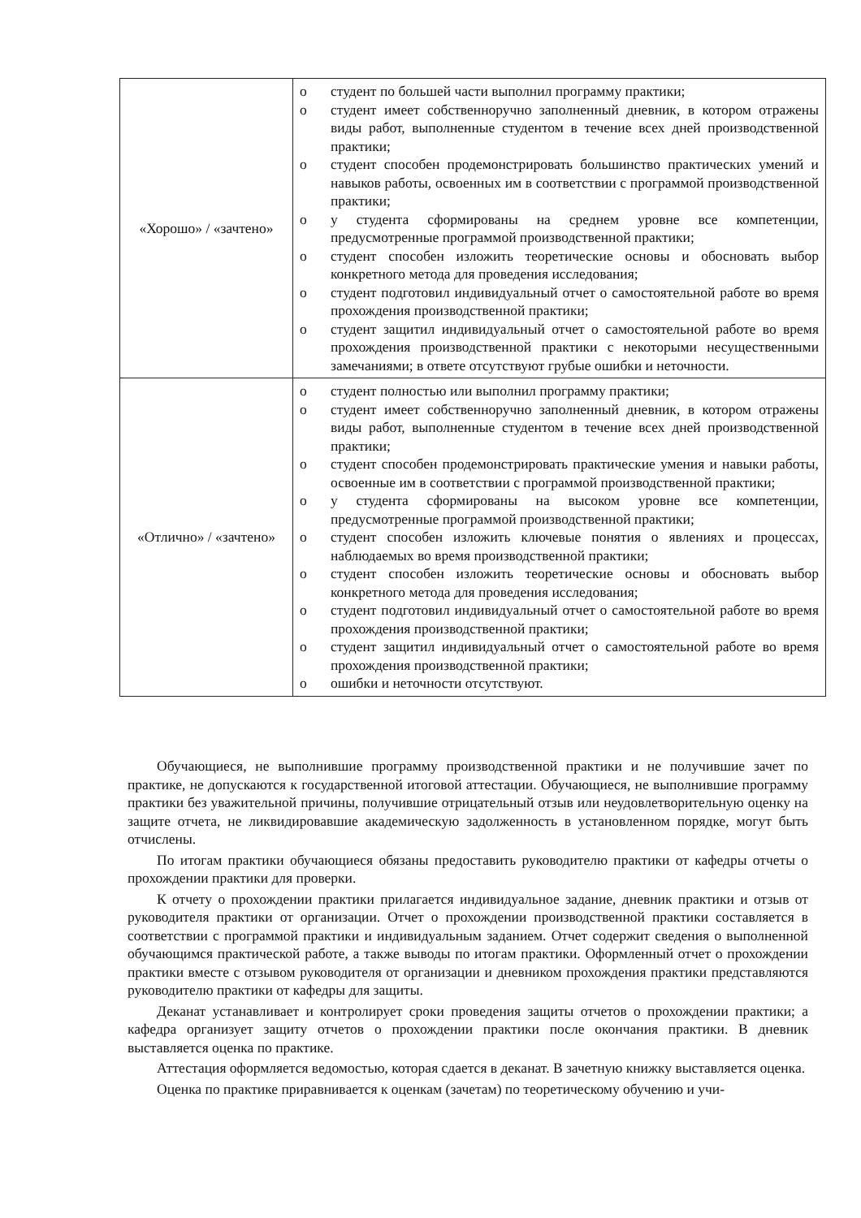| «Хорошо» / «зачтено» | o студент по большей части выполнил программу практики; o студент имеет собственноручно заполненный дневник, в котором отражены виды работ, выполненные студентом в течение всех дней производственной практики; o студент способен продемонстрировать большинство практических умений и навыков работы, освоенных им в соответствии с программой производственной практики; o у студента сформированы на среднем уровне все компетенции, предусмотренные программой производственной практики; o студент способен изложить теоретические основы и обосновать выбор конкретного метода для проведения исследования; o студент подготовил индивидуальный отчет о самостоятельной работе во время прохождения производственной практики; o студент защитил индивидуальный отчет о самостоятельной работе во время прохождения производственной практики с некоторыми несущественными замечаниями; в ответе отсутствуют грубые ошибки и неточности. |
| «Отлично» / «зачтено» | o студент полностью или выполнил программу практики; o студент имеет собственноручно заполненный дневник, в котором отражены виды работ, выполненные студентом в течение всех дней производственной практики; o студент способен продемонстрировать практические умения и навыки работы, освоенные им в соответствии с программой производственной практики; o у студента сформированы на высоком уровне все компетенции, предусмотренные программой производственной практики; o студент способен изложить ключевые понятия о явлениях и процессах, наблюдаемых во время производственной практики; o студент способен изложить теоретические основы и обосновать выбор конкретного метода для проведения исследования; o студент подготовил индивидуальный отчет о самостоятельной работе во время прохождения производственной практики; o студент защитил индивидуальный отчет о самостоятельной работе во время прохождения производственной практики; o ошибки и неточности отсутствуют. |
Обучающиеся, не выполнившие программу производственной практики и не получившие зачет по практике, не допускаются к государственной итоговой аттестации. Обучающиеся, не выполнившие программу практики без уважительной причины, получившие отрицательный отзыв или неудовлетворительную оценку на защите отчета, не ликвидировавшие академическую задолженность в установленном порядке, могут быть отчислены.
По итогам практики обучающиеся обязаны предоставить руководителю практики от кафедры отчеты о прохождении практики для проверки.
К отчету о прохождении практики прилагается индивидуальное задание, дневник практики и отзыв от руководителя практики от организации. Отчет о прохождении производственной практики составляется в соответствии с программой практики и индивидуальным заданием. Отчет содержит сведения о выполненной обучающимся практической работе, а также выводы по итогам практики. Оформленный отчет о прохождении практики вместе с отзывом руководителя от организации и дневником прохождения практики представляются руководителю практики от кафедры для защиты.
Деканат устанавливает и контролирует сроки проведения защиты отчетов о прохождении практики; а кафедра организует защиту отчетов о прохождении практики после окончания практики. В дневник выставляется оценка по практике.
Аттестация оформляется ведомостью, которая сдается в деканат. В зачетную книжку выставляется оценка.
Оценка по практике приравнивается к оценкам (зачетам) по теоретическому обучению и учи-